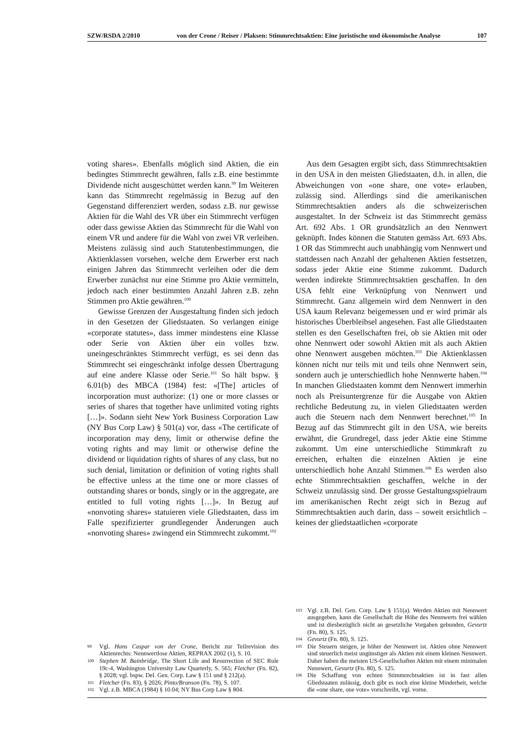SZW/RSDA 2/2010 von der Crone / Reiser / Plaksen: Stimmrechtsaktien: Eine juristische und ökonomische Analyse 107
voting shares». Ebenfalls möglich sind Aktien, die ein bedingtes Stimmrecht gewähren, falls z.B. eine bestimmte Dividende nicht ausgeschüttet werden kann.<sup>99</sup> Im Weiteren kann das Stimmrecht regelmässig in Bezug auf den Gegenstand differenziert werden, sodass z.B. nur gewisse Aktien für die Wahl des VR über ein Stimmrecht verfügen oder dass gewisse Aktien das Stimmrecht für die Wahl von einem VR und andere für die Wahl von zwei VR verleihen. Meistens zulässig sind auch Statutenbestimmungen, die Aktienklassen vorsehen, welche dem Erwerber erst nach einigen Jahren das Stimmrecht verleihen oder die dem Erwerber zunächst nur eine Stimme pro Aktie vermitteln, jedoch nach einer bestimmten Anzahl Jahren z.B. zehn Stimmen pro Aktie gewähren.<sup>100</sup>
Gewisse Grenzen der Ausgestaltung finden sich jedoch in den Gesetzen der Gliedstaaten. So verlangen einige «corporate statutes», dass immer mindestens eine Klasse oder Serie von Aktien über ein volles bzw. uneingeschränktes Stimmrecht verfügt, es sei denn das Stimmrecht sei eingeschränkt infolge dessen Übertragung auf eine andere Klasse oder Serie.<sup>101</sup> So hält bspw. § 6.01(b) des MBCA (1984) fest: «[The] articles of incorporation must authorize: (1) one or more classes or series of shares that together have unlimited voting rights […]». Sodann sieht New York Business Corporation Law (NY Bus Corp Law) § 501(a) vor, dass «The certificate of incorporation may deny, limit or otherwise define the voting rights and may limit or otherwise define the dividend or liquidation rights of shares of any class, but no such denial, limitation or definition of voting rights shall be effective unless at the time one or more classes of outstanding shares or bonds, singly or in the aggregate, are entitled to full voting rights […]». In Bezug auf «nonvoting shares» statuieren viele Gliedstaaten, dass im Falle spezifizierter grundlegender Änderungen auch «nonvoting shares» zwingend ein Stimmrecht zukommt.<sup>102</sup>
99 Vgl. Hans Caspar von der Crone, Bericht zur Teilrevision des Aktienrechts: Nennwertlose Aktien, REPRAX 2002 (1), S. 10.
100 Stephen M. Bainbridge, The Short Life and Resurrection of SEC Rule 19c-4, Washington University Law Quarterly, S. 565; Fletcher (Fn. 82), § 2028; vgl. bspw. Del. Gen. Corp. Law § 151 und § 212(a).
101 Fletcher (Fn. 83), § 2026; Pinto/Branson (Fn. 78), S. 107.
102 Vgl. z.B. MBCA (1984) § 10.04; NY Bus Corp Law § 804.
Aus dem Gesagten ergibt sich, dass Stimmrechtsaktien in den USA in den meisten Gliedstaaten, d.h. in allen, die Abweichungen von «one share, one vote» erlauben, zulässig sind. Allerdings sind die amerikanischen Stimmrechtsaktien anders als die schweizerischen ausgestaltet. In der Schweiz ist das Stimmrecht gemäss Art. 692 Abs. 1 OR grundsätzlich an den Nennwert geknüpft. Indes können die Statuten gemäss Art. 693 Abs. 1 OR das Stimmrecht auch unabhängig vom Nennwert und stattdessen nach Anzahl der gehaltenen Aktien festsetzen, sodass jeder Aktie eine Stimme zukommt. Dadurch werden indirekte Stimmrechtsaktien geschaffen. In den USA fehlt eine Verknüpfung von Nennwert und Stimmrecht. Ganz allgemein wird dem Nennwert in den USA kaum Relevanz beigemessen und er wird primär als historisches Überbleibsel angesehen. Fast alle Gliedstaaten stellen es den Gesellschaften frei, ob sie Aktien mit oder ohne Nennwert oder sowohl Aktien mit als auch Aktien ohne Nennwert ausgeben möchten.<sup>103</sup> Die Aktienklassen können nicht nur teils mit und teils ohne Nennwert sein, sondern auch je unterschiedlich hohe Nennwerte haben.<sup>104</sup> In manchen Gliedstaaten kommt dem Nennwert immerhin noch als Preisuntergrenze für die Ausgabe von Aktien rechtliche Bedeutung zu, in vielen Gliedstaaten werden auch die Steuern nach dem Nennwert berechnet.<sup>105</sup> In Bezug auf das Stimmrecht gilt in den USA, wie bereits erwähnt, die Grundregel, dass jeder Aktie eine Stimme zukommt. Um eine unterschiedliche Stimmkraft zu erreichen, erhalten die einzelnen Aktien je eine unterschiedlich hohe Anzahl Stimmen.<sup>106</sup> Es werden also echte Stimmrechtsaktien geschaffen, welche in der Schweiz unzulässig sind. Der grosse Gestaltungsspielraum im amerikanischen Recht zeigt sich in Bezug auf Stimmrechtsaktien auch darin, dass – soweit ersichtlich – keines der gliedstaatlichen «corporate
103 Vgl. z.B. Del. Gen. Corp. Law § 151(a). Werden Aktien mit Nennwert ausgegeben, kann die Gesellschaft die Höhe des Nennwerts frei wählen und ist diesbezüglich nicht an gesetzliche Vorgaben gebunden, Gevurtz (Fn. 80), S. 125.
104 Gevurtz (Fn. 80), S. 125.
105 Die Steuern steigen, je höher der Nennwert ist. Aktien ohne Nennwert sind steuerlich meist ungünstiger als Aktien mit einem kleinen Nennwert. Daher haben die meisten US-Gesellschaften Aktien mit einem minimalen Nennwert, Gevurtz (Fn. 80), S. 125.
106 Die Schaffung von echten Stimmrechtsaktien ist in fast allen Gliedstaaten zulässig, doch gibt es noch eine kleine Minderheit, welche die «one share, one vote» vorschreibt, vgl. vorne.